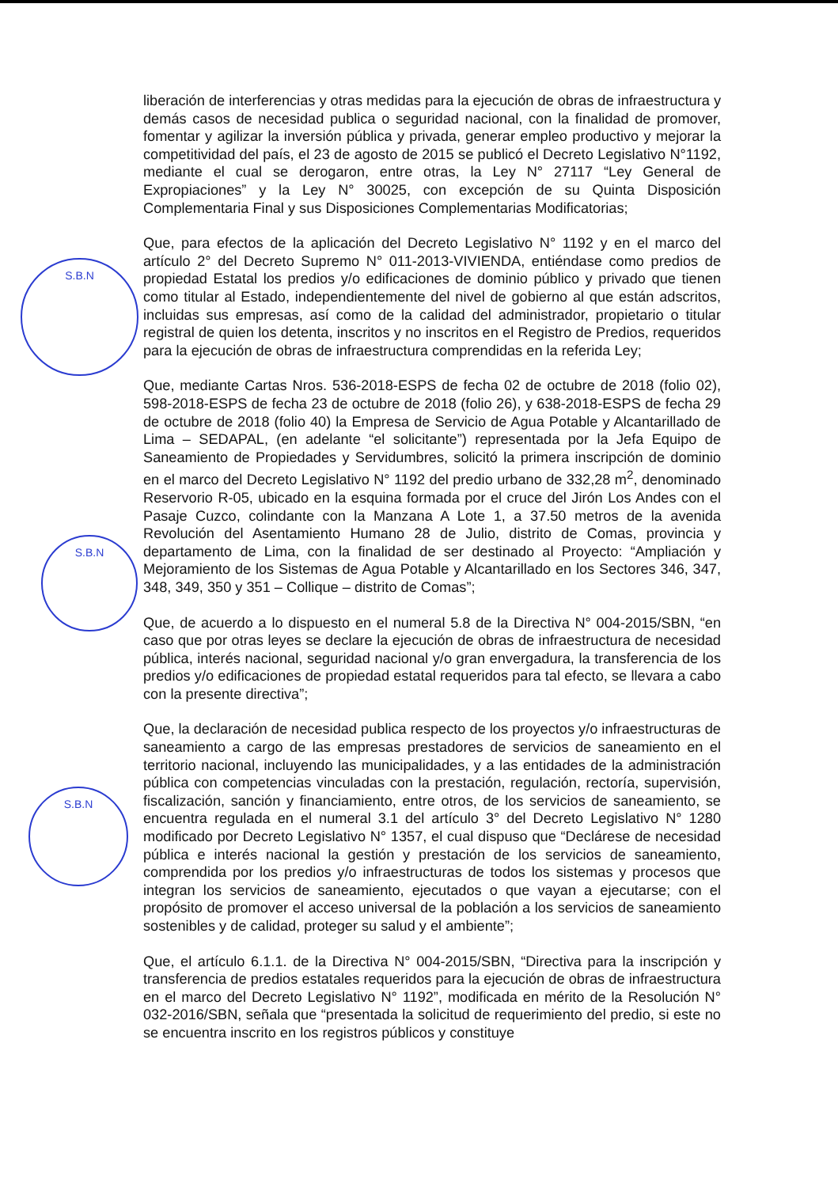S.B.N
S.B.N
S.B.N
liberación de interferencias y otras medidas para la ejecución de obras de infraestructura y demás casos de necesidad publica o seguridad nacional, con la finalidad de promover, fomentar y agilizar la inversión pública y privada, generar empleo productivo y mejorar la competitividad del país, el 23 de agosto de 2015 se publicó el Decreto Legislativo N°1192, mediante el cual se derogaron, entre otras, la Ley N° 27117 “Ley General de Expropiaciones” y la Ley N° 30025, con excepción de su Quinta Disposición Complementaria Final y sus Disposiciones Complementarias Modificatorias;
Que, para efectos de la aplicación del Decreto Legislativo N° 1192 y en el marco del artículo 2° del Decreto Supremo N° 011-2013-VIVIENDA, entiéndase como predios de propiedad Estatal los predios y/o edificaciones de dominio público y privado que tienen como titular al Estado, independientemente del nivel de gobierno al que están adscritos, incluidas sus empresas, así como de la calidad del administrador, propietario o titular registral de quien los detenta, inscritos y no inscritos en el Registro de Predios, requeridos para la ejecución de obras de infraestructura comprendidas en la referida Ley;
Que, mediante Cartas Nros. 536-2018-ESPS de fecha 02 de octubre de 2018 (folio 02), 598-2018-ESPS de fecha 23 de octubre de 2018 (folio 26), y 638-2018-ESPS de fecha 29 de octubre de 2018 (folio 40) la Empresa de Servicio de Agua Potable y Alcantarillado de Lima – SEDAPAL, (en adelante “el solicitante”) representada por la Jefa Equipo de Saneamiento de Propiedades y Servidumbres, solicitó la primera inscripción de dominio en el marco del Decreto Legislativo N° 1192 del predio urbano de 332,28 m<sup>2</sup>, denominado Reservorio R-05, ubicado en la esquina formada por el cruce del Jirón Los Andes con el Pasaje Cuzco, colindante con la Manzana A Lote 1, a 37.50 metros de la avenida Revolución del Asentamiento Humano 28 de Julio, distrito de Comas, provincia y departamento de Lima, con la finalidad de ser destinado al Proyecto: “Ampliación y Mejoramiento de los Sistemas de Agua Potable y Alcantarillado en los Sectores 346, 347, 348, 349, 350 y 351 – Collique – distrito de Comas”;
Que, de acuerdo a lo dispuesto en el numeral 5.8 de la Directiva N° 004-2015/SBN, “en caso que por otras leyes se declare la ejecución de obras de infraestructura de necesidad pública, interés nacional, seguridad nacional y/o gran envergadura, la transferencia de los predios y/o edificaciones de propiedad estatal requeridos para tal efecto, se llevara a cabo con la presente directiva”;
Que, la declaración de necesidad publica respecto de los proyectos y/o infraestructuras de saneamiento a cargo de las empresas prestadores de servicios de saneamiento en el territorio nacional, incluyendo las municipalidades, y a las entidades de la administración pública con competencias vinculadas con la prestación, regulación, rectoría, supervisión, fiscalización, sanción y financiamiento, entre otros, de los servicios de saneamiento, se encuentra regulada en el numeral 3.1 del artículo 3° del Decreto Legislativo N° 1280 modificado por Decreto Legislativo N° 1357, el cual dispuso que “Declárese de necesidad pública e interés nacional la gestión y prestación de los servicios de saneamiento, comprendida por los predios y/o infraestructuras de todos los sistemas y procesos que integran los servicios de saneamiento, ejecutados o que vayan a ejecutarse; con el propósito de promover el acceso universal de la población a los servicios de saneamiento sostenibles y de calidad, proteger su salud y el ambiente”;
Que, el artículo 6.1.1. de la Directiva N° 004-2015/SBN, “Directiva para la inscripción y transferencia de predios estatales requeridos para la ejecución de obras de infraestructura en el marco del Decreto Legislativo N° 1192”, modificada en mérito de la Resolución N° 032-2016/SBN, señala que “presentada la solicitud de requerimiento del predio, si este no se encuentra inscrito en los registros públicos y constituye